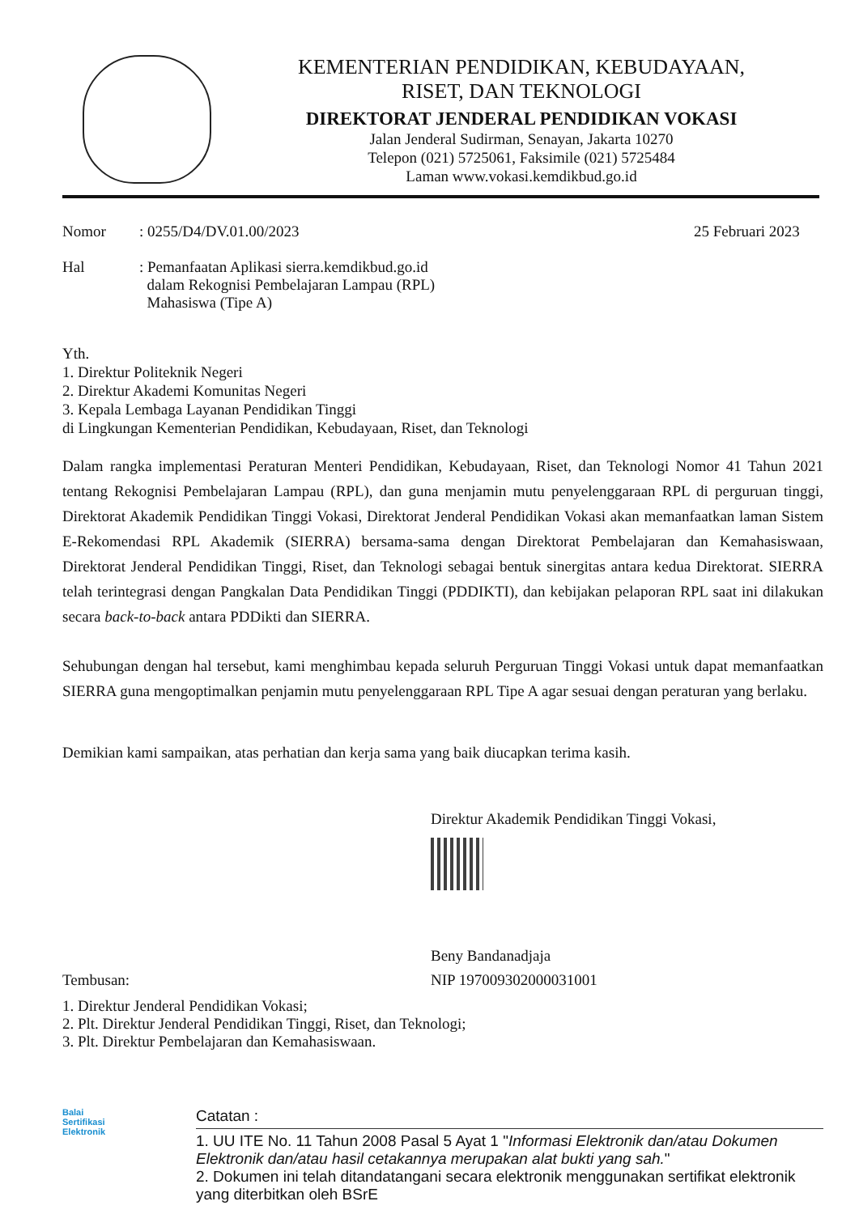KEMENTERIAN PENDIDIKAN, KEBUDAYAAN,
RISET, DAN TEKNOLOGI
DIREKTORAT JENDERAL PENDIDIKAN VOKASI
Jalan Jenderal Sudirman, Senayan, Jakarta 10270
Telepon (021) 5725061, Faksimile (021) 5725484
Laman www.vokasi.kemdikbud.go.id
Nomor
Hal
: 0255/D4/DV.01.00/2023
: Pemanfaatan Aplikasi sierra.kemdikbud.go.id
dalam Rekognisi Pembelajaran Lampau (RPL)
Mahasiswa (Tipe A)
25 Februari 2023
Yth.
1. Direktur Politeknik Negeri
2. Direktur Akademi Komunitas Negeri
3. Kepala Lembaga Layanan Pendidikan Tinggi
di Lingkungan Kementerian Pendidikan, Kebudayaan, Riset, dan Teknologi
Dalam rangka implementasi Peraturan Menteri Pendidikan, Kebudayaan, Riset, dan Teknologi Nomor 41 Tahun 2021 tentang Rekognisi Pembelajaran Lampau (RPL), dan guna menjamin mutu penyelenggaraan RPL di perguruan tinggi, Direktorat Akademik Pendidikan Tinggi Vokasi, Direktorat Jenderal Pendidikan Vokasi akan memanfaatkan laman Sistem E-Rekomendasi RPL Akademik (SIERRA) bersama-sama dengan Direktorat Pembelajaran dan Kemahasiswaan, Direktorat Jenderal Pendidikan Tinggi, Riset, dan Teknologi sebagai bentuk sinergitas antara kedua Direktorat. SIERRA telah terintegrasi dengan Pangkalan Data Pendidikan Tinggi (PDDIKTI), dan kebijakan pelaporan RPL saat ini dilakukan secara back-to-back antara PDDikti dan SIERRA.
Sehubungan dengan hal tersebut, kami menghimbau kepada seluruh Perguruan Tinggi Vokasi untuk dapat memanfaatkan SIERRA guna mengoptimalkan penjamin mutu penyelenggaraan RPL Tipe A agar sesuai dengan peraturan yang berlaku.
Demikian kami sampaikan, atas perhatian dan kerja sama yang baik diucapkan terima kasih.
Direktur Akademik Pendidikan Tinggi Vokasi,
Beny Bandanadjaja
Tembusan: NIP 197009302000031001
1. Direktur Jenderal Pendidikan Vokasi;
2. Plt. Direktur Jenderal Pendidikan Tinggi, Riset, dan Teknologi;
3. Plt. Direktur Pembelajaran dan Kemahasiswaan.
Balai
Sertifikasi
Elektronik
Catatan :
1. UU ITE No. 11 Tahun 2008 Pasal 5 Ayat 1 "Informasi Elektronik dan/atau Dokumen Elektronik dan/atau hasil cetakannya merupakan alat bukti yang sah."
2. Dokumen ini telah ditandatangani secara elektronik menggunakan sertifikat elektronik yang diterbitkan oleh BSrE